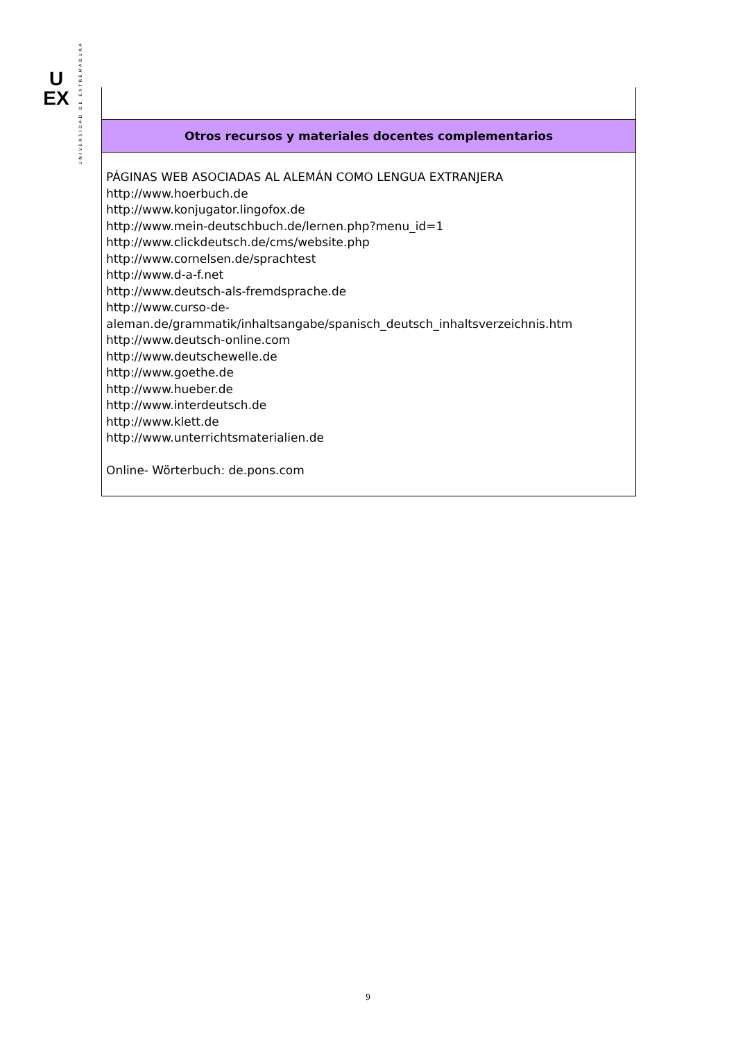U
EX
UNIVERSIDAD DE EXTREMADURA
| Otros recursos y materiales docentes complementarios |
| --- |
| PÁGINAS WEB ASOCIADAS AL ALEMÁN COMO LENGUA EXTRANJERA http://www.hoerbuch.de http://www.konjugator.lingofox.de http://www.mein-deutschbuch.de/lernen.php?menu_id=1 http://www.clickdeutsch.de/cms/website.php http://www.cornelsen.de/sprachtest http://www.d-a-f.net http://www.deutsch-als-fremdsprache.de http://www.curso-de- aleman.de/grammatik/inhaltsangabe/spanisch_deutsch_inhaltsverzeichnis.htm http://www.deutsch-online.com http://www.deutschewelle.de http://www.goethe.de http://www.hueber.de http://www.interdeutsch.de http://www.klett.de http://www.unterrichtsmaterialien.de Online- Wörterbuch: de.pons.com |
9